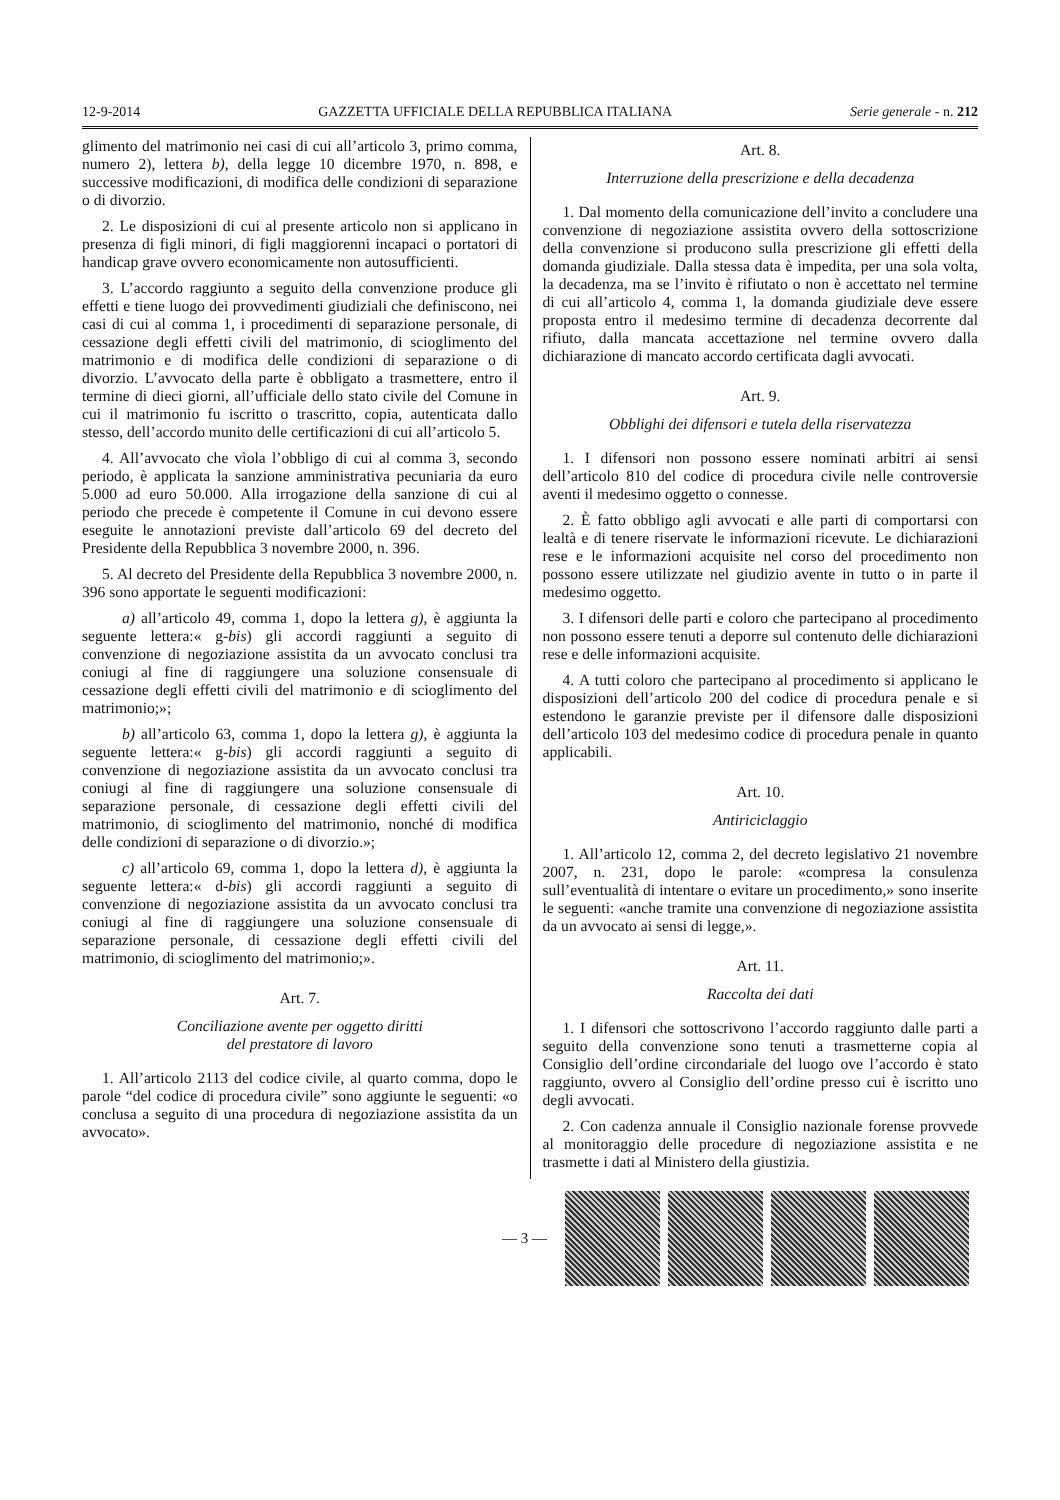12-9-2014 GAZZETTA UFFICIALE DELLA REPUBBLICA ITALIANA Serie generale - n. 212
glimento del matrimonio nei casi di cui all’articolo 3, primo comma, numero 2), lettera b), della legge 10 dicembre 1970, n. 898, e successive modificazioni, di modifica delle condizioni di separazione o di divorzio.
2. Le disposizioni di cui al presente articolo non si applicano in presenza di figli minori, di figli maggiorenni incapaci o portatori di handicap grave ovvero economicamente non autosufficienti.
3. L’accordo raggiunto a seguito della convenzione produce gli effetti e tiene luogo dei provvedimenti giudiziali che definiscono, nei casi di cui al comma 1, i procedimenti di separazione personale, di cessazione degli effetti civili del matrimonio, di scioglimento del matrimonio e di modifica delle condizioni di separazione o di divorzio. L’avvocato della parte è obbligato a trasmettere, entro il termine di dieci giorni, all’ufficiale dello stato civile del Comune in cui il matrimonio fu iscritto o trascritto, copia, autenticata dallo stesso, dell’accordo munito delle certificazioni di cui all’articolo 5.
4. All’avvocato che vìola l’obbligo di cui al comma 3, secondo periodo, è applicata la sanzione amministrativa pecuniaria da euro 5.000 ad euro 50.000. Alla irrogazione della sanzione di cui al periodo che precede è competente il Comune in cui devono essere eseguite le annotazioni previste dall’articolo 69 del decreto del Presidente della Repubblica 3 novembre 2000, n. 396.
5. Al decreto del Presidente della Repubblica 3 novembre 2000, n. 396 sono apportate le seguenti modificazioni:
a) all’articolo 49, comma 1, dopo la lettera g), è aggiunta la seguente lettera:« g-bis) gli accordi raggiunti a seguito di convenzione di negoziazione assistita da un avvocato conclusi tra coniugi al fine di raggiungere una soluzione consensuale di cessazione degli effetti civili del matrimonio e di scioglimento del matrimonio;»;
b) all’articolo 63, comma 1, dopo la lettera g), è aggiunta la seguente lettera:« g-bis) gli accordi raggiunti a seguito di convenzione di negoziazione assistita da un avvocato conclusi tra coniugi al fine di raggiungere una soluzione consensuale di separazione personale, di cessazione degli effetti civili del matrimonio, di scioglimento del matrimonio, nonché di modifica delle condizioni di separazione o di divorzio.»;
c) all’articolo 69, comma 1, dopo la lettera d), è aggiunta la seguente lettera:« d-bis) gli accordi raggiunti a seguito di convenzione di negoziazione assistita da un avvocato conclusi tra coniugi al fine di raggiungere una soluzione consensuale di separazione personale, di cessazione degli effetti civili del matrimonio, di scioglimento del matrimonio;».
Art. 7.
Conciliazione avente per oggetto diritti
del prestatore di lavoro
1. All’articolo 2113 del codice civile, al quarto comma, dopo le parole “del codice di procedura civile” sono aggiunte le seguenti: «o conclusa a seguito di una procedura di negoziazione assistita da un avvocato».
Art. 8.
Interruzione della prescrizione e della decadenza
1. Dal momento della comunicazione dell’invito a concludere una convenzione di negoziazione assistita ovvero della sottoscrizione della convenzione si producono sulla prescrizione gli effetti della domanda giudiziale. Dalla stessa data è impedita, per una sola volta, la decadenza, ma se l’invito è rifiutato o non è accettato nel termine di cui all’articolo 4, comma 1, la domanda giudiziale deve essere proposta entro il medesimo termine di decadenza decorrente dal rifiuto, dalla mancata accettazione nel termine ovvero dalla dichiarazione di mancato accordo certificata dagli avvocati.
Art. 9.
Obblighi dei difensori e tutela della riservatezza
1. I difensori non possono essere nominati arbitri ai sensi dell’articolo 810 del codice di procedura civile nelle controversie aventi il medesimo oggetto o connesse.
2. È fatto obbligo agli avvocati e alle parti di comportarsi con lealtà e di tenere riservate le informazioni ricevute. Le dichiarazioni rese e le informazioni acquisite nel corso del procedimento non possono essere utilizzate nel giudizio avente in tutto o in parte il medesimo oggetto.
3. I difensori delle parti e coloro che partecipano al procedimento non possono essere tenuti a deporre sul contenuto delle dichiarazioni rese e delle informazioni acquisite.
4. A tutti coloro che partecipano al procedimento si applicano le disposizioni dell’articolo 200 del codice di procedura penale e si estendono le garanzie previste per il difensore dalle disposizioni dell’articolo 103 del medesimo codice di procedura penale in quanto applicabili.
Art. 10.
Antiriciclaggio
1. All’articolo 12, comma 2, del decreto legislativo 21 novembre 2007, n. 231, dopo le parole: «compresa la consulenza sull’eventualità di intentare o evitare un procedimento,» sono inserite le seguenti: «anche tramite una convenzione di negoziazione assistita da un avvocato ai sensi di legge,».
Art. 11.
Raccolta dei dati
1. I difensori che sottoscrivono l’accordo raggiunto dalle parti a seguito della convenzione sono tenuti a trasmetterne copia al Consiglio dell’ordine circondariale del luogo ove l’accordo è stato raggiunto, ovvero al Consiglio dell’ordine presso cui è iscritto uno degli avvocati.
2. Con cadenza annuale il Consiglio nazionale forense provvede al monitoraggio delle procedure di negoziazione assistita e ne trasmette i dati al Ministero della giustizia.
— 3 —